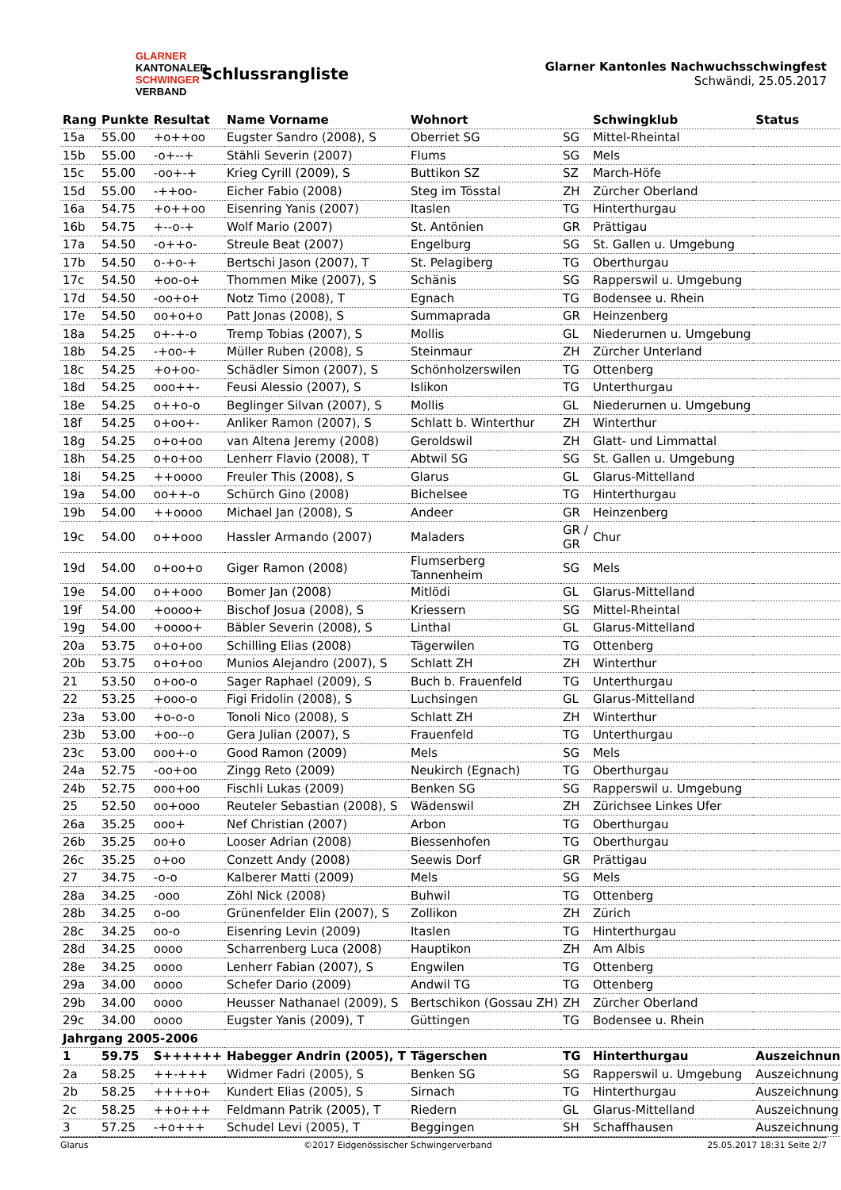GLARNER
KANTONALER
SCHWINGER
VERBAND
Schlussrangliste
Glarner Kantonles Nachwuchsschwingfest
Schwändi, 25.05.2017
| Rang | Punkte | Resultat | Name Vorname | Wohnort | | Schwingklub | Status |
| --- | --- | --- | --- | --- | --- | --- | --- |
| 15a | 55.00 | +o++oo | Eugster Sandro (2008), S | Oberriet SG | SG | Mittel-Rheintal | |
| 15b | 55.00 | -o+--+ | Stähli Severin (2007) | Flums | SG | Mels | |
| 15c | 55.00 | -oo+-+ | Krieg Cyrill (2009), S | Buttikon SZ | SZ | March-Höfe | |
| 15d | 55.00 | -++oo- | Eicher Fabio (2008) | Steg im Tösstal | ZH | Zürcher Oberland | |
| 16a | 54.75 | +o++oo | Eisenring Yanis (2007) | Itaslen | TG | Hinterthurgau | |
| 16b | 54.75 | +--o-+ | Wolf Mario (2007) | St. Antönien | GR | Prättigau | |
| 17a | 54.50 | -o++o- | Streule Beat (2007) | Engelburg | SG | St. Gallen u. Umgebung | |
| 17b | 54.50 | o-+o-+ | Bertschi Jason (2007), T | St. Pelagiberg | TG | Oberthurgau | |
| 17c | 54.50 | +oo-o+ | Thommen Mike (2007), S | Schänis | SG | Rapperswil u. Umgebung | |
| 17d | 54.50 | -oo+o+ | Notz Timo (2008), T | Egnach | TG | Bodensee u. Rhein | |
| 17e | 54.50 | oo+o+o | Patt Jonas (2008), S | Summaprada | GR | Heinzenberg | |
| 18a | 54.25 | o+-+-o | Tremp Tobias (2007), S | Mollis | GL | Niederurnen u. Umgebung | |
| 18b | 54.25 | -+oo-+ | Müller Ruben (2008), S | Steinmaur | ZH | Zürcher Unterland | |
| 18c | 54.25 | +o+oo- | Schädler Simon (2007), S | Schönholzerswilen | TG | Ottenberg | |
| 18d | 54.25 | ooo++- | Feusi Alessio (2007), S | Islikon | TG | Unterthurgau | |
| 18e | 54.25 | o++o-o | Beglinger Silvan (2007), S | Mollis | GL | Niederurnen u. Umgebung | |
| 18f | 54.25 | o+oo+- | Anliker Ramon (2007), S | Schlatt b. Winterthur | ZH | Winterthur | |
| 18g | 54.25 | o+o+oo | van Altena Jeremy (2008) | Geroldswil | ZH | Glatt- und Limmattal | |
| 18h | 54.25 | o+o+oo | Lenherr Flavio (2008), T | Abtwil SG | SG | St. Gallen u. Umgebung | |
| 18i | 54.25 | ++oooo | Freuler This (2008), S | Glarus | GL | Glarus-Mittelland | |
| 19a | 54.00 | oo++-o | Schürch Gino (2008) | Bichelsee | TG | Hinterthurgau | |
| 19b | 54.00 | ++oooo | Michael Jan (2008), S | Andeer | GR | Heinzenberg | |
| 19c | 54.00 | o++ooo | Hassler Armando (2007) | Maladers | GR / GR | Chur | |
| 19d | 54.00 | o+oo+o | Giger Ramon (2008) | Flumserberg Tannenheim | SG | Mels | |
| 19e | 54.00 | o++ooo | Bomer Jan (2008) | Mitlödi | GL | Glarus-Mittelland | |
| 19f | 54.00 | +oooo+ | Bischof Josua (2008), S | Kriessern | SG | Mittel-Rheintal | |
| 19g | 54.00 | +oooo+ | Bäbler Severin (2008), S | Linthal | GL | Glarus-Mittelland | |
| 20a | 53.75 | o+o+oo | Schilling Elias (2008) | Tägerwilen | TG | Ottenberg | |
| 20b | 53.75 | o+o+oo | Munios Alejandro (2007), S | Schlatt ZH | ZH | Winterthur | |
| 21 | 53.50 | o+oo-o | Sager Raphael (2009), S | Buch b. Frauenfeld | TG | Unterthurgau | |
| 22 | 53.25 | +ooo-o | Figi Fridolin (2008), S | Luchsingen | GL | Glarus-Mittelland | |
| 23a | 53.00 | +o-o-o | Tonoli Nico (2008), S | Schlatt ZH | ZH | Winterthur | |
| 23b | 53.00 | +oo--o | Gera Julian (2007), S | Frauenfeld | TG | Unterthurgau | |
| 23c | 53.00 | ooo+-o | Good Ramon (2009) | Mels | SG | Mels | |
| 24a | 52.75 | -oo+oo | Zingg Reto (2009) | Neukirch (Egnach) | TG | Oberthurgau | |
| 24b | 52.75 | ooo+oo | Fischli Lukas (2009) | Benken SG | SG | Rapperswil u. Umgebung | |
| 25 | 52.50 | oo+ooo | Reuteler Sebastian (2008), S | Wädenswil | ZH | Zürichsee Linkes Ufer | |
| 26a | 35.25 | ooo+ | Nef Christian (2007) | Arbon | TG | Oberthurgau | |
| 26b | 35.25 | oo+o | Looser Adrian (2008) | Biessenhofen | TG | Oberthurgau | |
| 26c | 35.25 | o+oo | Conzett Andy (2008) | Seewis Dorf | GR | Prättigau | |
| 27 | 34.75 | -o-o | Kalberer Matti (2009) | Mels | SG | Mels | |
| 28a | 34.25 | -ooo | Zöhl Nick (2008) | Buhwil | TG | Ottenberg | |
| 28b | 34.25 | o-oo | Grünenfelder Elin (2007), S | Zollikon | ZH | Zürich | |
| 28c | 34.25 | oo-o | Eisenring Levin (2009) | Itaslen | TG | Hinterthurgau | |
| 28d | 34.25 | oooo | Scharrenberg Luca (2008) | Hauptikon | ZH | Am Albis | |
| 28e | 34.25 | oooo | Lenherr Fabian (2007), S | Engwilen | TG | Ottenberg | |
| 29a | 34.00 | oooo | Schefer Dario (2009) | Andwil TG | TG | Ottenberg | |
| 29b | 34.00 | oooo | Heusser Nathanael (2009), S | Bertschikon (Gossau ZH) | ZH | Zürcher Oberland | |
| 29c | 34.00 | oooo | Eugster Yanis (2009), T | Güttingen | TG | Bodensee u. Rhein | |
| Jahrgang 2005-2006 | | | | | | | |
| 1 | 59.75 | S++++++ | Habegger Andrin (2005), T | Tägerschen | TG | Hinterthurgau | Auszeichnung |
| 2a | 58.25 | ++-+++ | Widmer Fadri (2005), S | Benken SG | SG | Rapperswil u. Umgebung | Auszeichnung |
| 2b | 58.25 | ++++o+ | Kundert Elias (2005), S | Sirnach | TG | Hinterthurgau | Auszeichnung |
| 2c | 58.25 | ++o+++ | Feldmann Patrik (2005), T | Riedern | GL | Glarus-Mittelland | Auszeichnung |
| 3 | 57.25 | -+o+++ | Schudel Levi (2005), T | Beggingen | SH | Schaffhausen | Auszeichnung |
Glarus ©2017 Eidgenössischer Schwingerverband 25.05.2017 18:31 Seite 2/7